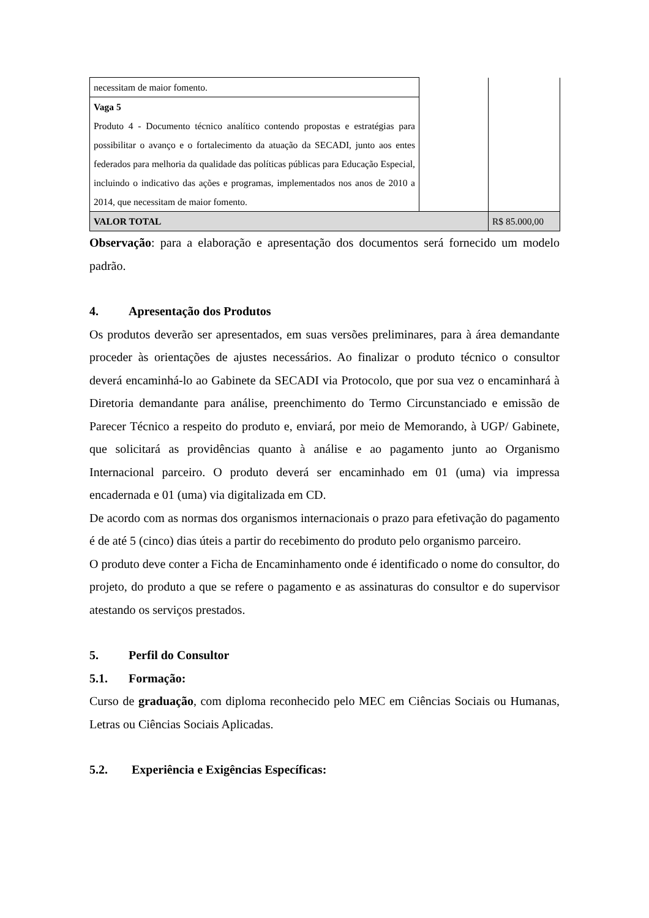| necessitam de maior fomento. | | |
| Vaga 5 Produto 4 - Documento técnico analítico contendo propostas e estratégias para possibilitar o avanço e o fortalecimento da atuação da SECADI, junto aos entes federados para melhoria da qualidade das políticas públicas para Educação Especial, incluindo o indicativo das ações e programas, implementados nos anos de 2010 a 2014, que necessitam de maior fomento. | | |
| VALOR TOTAL | | R$ 85.000,00 |
Observação: para a elaboração e apresentação dos documentos será fornecido um modelo padrão.
4. Apresentação dos Produtos
Os produtos deverão ser apresentados, em suas versões preliminares, para à área demandante proceder às orientações de ajustes necessários. Ao finalizar o produto técnico o consultor deverá encaminhá-lo ao Gabinete da SECADI via Protocolo, que por sua vez o encaminhará à Diretoria demandante para análise, preenchimento do Termo Circunstanciado e emissão de Parecer Técnico a respeito do produto e, enviará, por meio de Memorando, à UGP/ Gabinete, que solicitará as providências quanto à análise e ao pagamento junto ao Organismo Internacional parceiro. O produto deverá ser encaminhado em 01 (uma) via impressa encadernada e 01 (uma) via digitalizada em CD.
De acordo com as normas dos organismos internacionais o prazo para efetivação do pagamento é de até 5 (cinco) dias úteis a partir do recebimento do produto pelo organismo parceiro.
O produto deve conter a Ficha de Encaminhamento onde é identificado o nome do consultor, do projeto, do produto a que se refere o pagamento e as assinaturas do consultor e do supervisor atestando os serviços prestados.
5. Perfil do Consultor
5.1. Formação:
Curso de graduação, com diploma reconhecido pelo MEC em Ciências Sociais ou Humanas, Letras ou Ciências Sociais Aplicadas.
5.2. Experiência e Exigências Específicas: